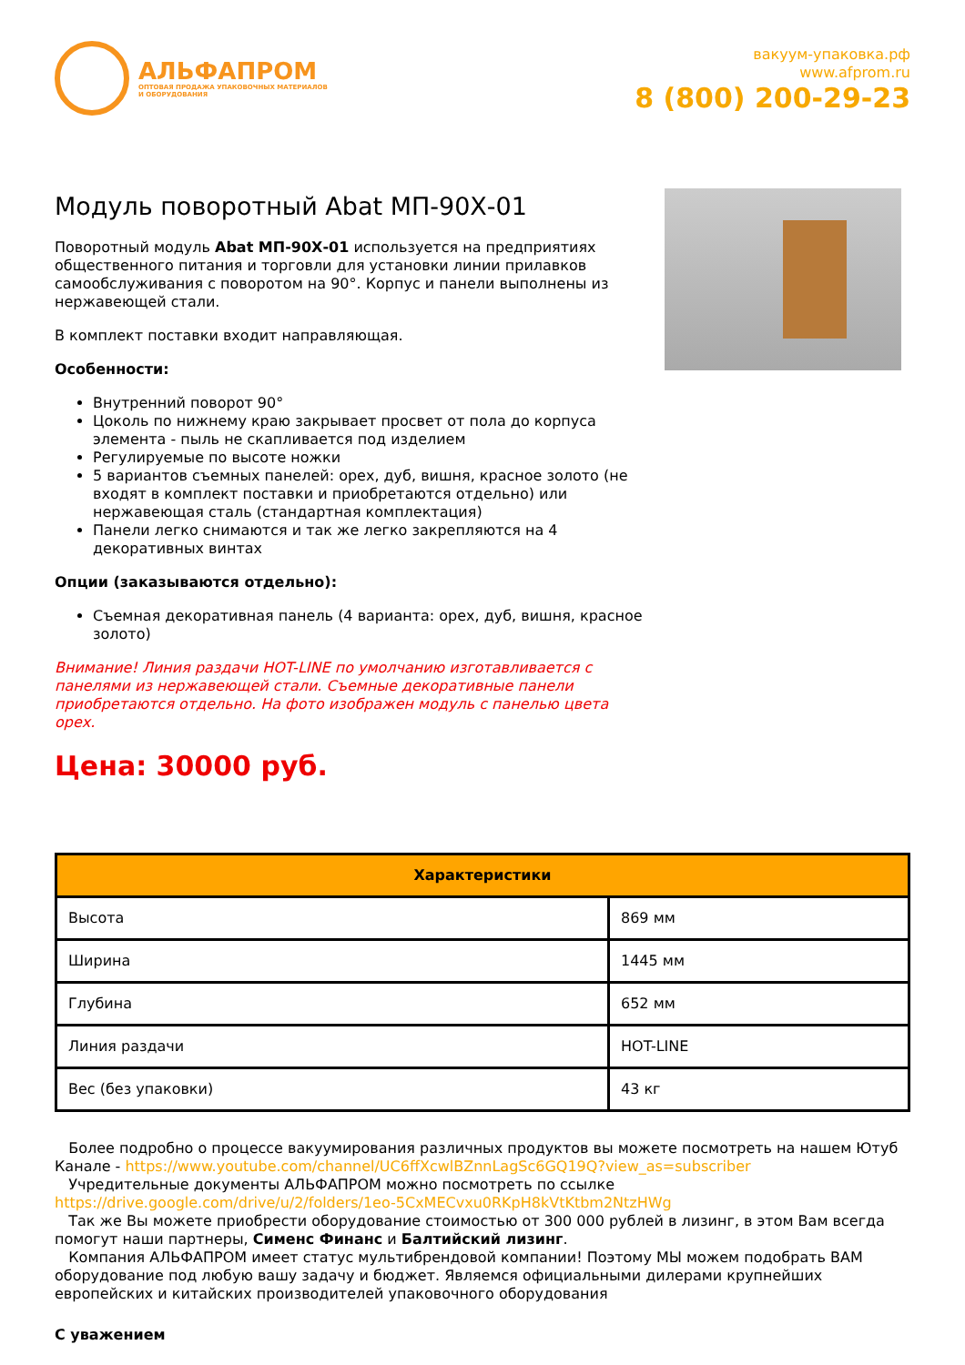АЛЬФАПРОМ
ОПТОВАЯ ПРОДАЖА УПАКОВОЧНЫХ МАТЕРИАЛОВ
И ОБОРУДОВАНИЯ
вакуум-упаковка.рф
www.afprom.ru
8 (800) 200-29-23
Модуль поворотный Abat МП-90Х-01
Поворотный модуль Abat МП-90Х-01 используется на предприятиях общественного питания и торговли для установки линии прилавков самообслуживания с поворотом на 90°. Корпус и панели выполнены из нержавеющей стали.
В комплект поставки входит направляющая.
Особенности:
Внутренний поворот 90°
Цоколь по нижнему краю закрывает просвет от пола до корпуса элемента - пыль не скапливается под изделием
Регулируемые по высоте ножки
5 вариантов съемных панелей: орех, дуб, вишня, красное золото (не входят в комплект поставки и приобретаются отдельно) или нержавеющая сталь (стандартная комплектация)
Панели легко снимаются и так же легко закрепляются на 4 декоративных винтах
Опции (заказываются отдельно):
Съемная декоративная панель (4 варианта: орех, дуб, вишня, красное золото)
Внимание! Линия раздачи HOT-LINE по умолчанию изготавливается с панелями из нержавеющей стали. Съемные декоративные панели приобретаются отдельно. На фото изображен модуль с панелью цвета орех.
Цена: 30000 руб.
| Характеристики | |
| --- | --- |
| Высота | 869 мм |
| Ширина | 1445 мм |
| Глубина | 652 мм |
| Линия раздачи | HOT-LINE |
| Вес (без упаковки) | 43 кг |
Более подробно о процессе вакуумирования различных продуктов вы можете посмотреть на нашем Ютуб Канале - https://www.youtube.com/channel/UC6ffXcwlBZnnLagSc6GQ19Q?view_as=subscriber
Учредительные документы АЛЬФАПРОМ можно посмотреть по ссылке https://drive.google.com/drive/u/2/folders/1eo-5CxMECvxu0RKpH8kVtKtbm2NtzHWg
Так же Вы можете приобрести оборудование стоимостью от 300 000 рублей в лизинг, в этом Вам всегда помогут наши партнеры, Сименс Финанс и Балтийский лизинг.
Компания АЛЬФАПРОМ имеет статус мультибрендовой компании! Поэтому МЫ можем подобрать ВАМ оборудование под любую вашу задачу и бюджет. Являемся официальными дилерами крупнейших европейских и китайских производителей упаковочного оборудования
С уважением